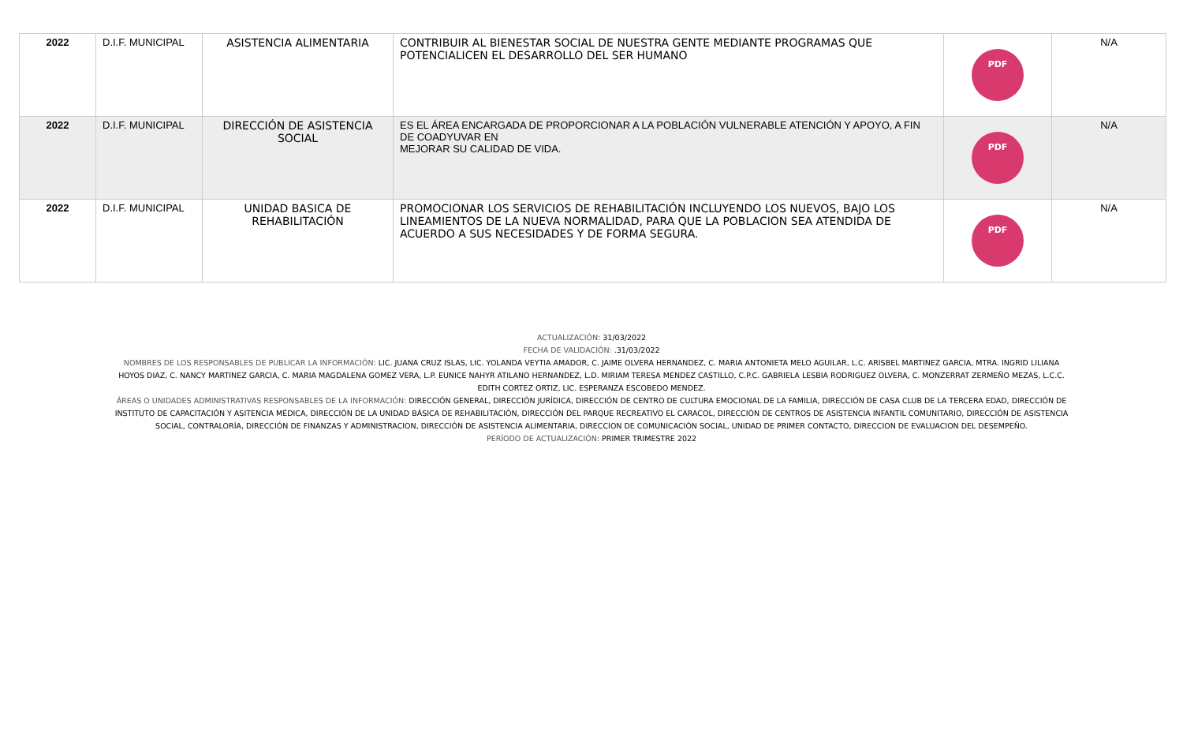| 2022 | D.I.F. MUNICIPAL | ASISTENCIA ALIMENTARIA | CONTRIBUIR AL BIENESTAR SOCIAL DE NUESTRA GENTE MEDIANTE PROGRAMAS QUE POTENCIALICEN EL DESARROLLO DEL SER HUMANO | PDF | N/A |
| 2022 | D.I.F. MUNICIPAL | DIRECCIÓN DE ASISTENCIA SOCIAL | ES EL ÁREA ENCARGADA DE PROPORCIONAR A LA POBLACIÓN VULNERABLE ATENCIÓN Y APOYO, A FIN DE COADYUVAR EN MEJORAR SU CALIDAD DE VIDA. | PDF | N/A |
| 2022 | D.I.F. MUNICIPAL | UNIDAD BASICA DE REHABILITACIÓN | PROMOCIONAR LOS SERVICIOS DE REHABILITACIÓN INCLUYENDO LOS NUEVOS, BAJO LOS LINEAMIENTOS DE LA NUEVA NORMALIDAD, PARA QUE LA POBLACION SEA ATENDIDA DE ACUERDO A SUS NECESIDADES Y DE FORMA SEGURA. | PDF | N/A |
ACTUALIZACIÓN: 31/03/2022
FECHA DE VALIDACIÓN: .31/03/2022
NOMBRES DE LOS RESPONSABLES DE PUBLICAR LA INFORMACIÓN: LIC. JUANA CRUZ ISLAS, LIC. YOLANDA VEYTIA AMADOR, C. JAIME OLVERA HERNANDEZ, C. MARIA ANTONIETA MELO AGUILAR, L.C. ARISBEL MARTINEZ GARCIA, MTRA. INGRID LILIANA HOYOS DIAZ, C. NANCY MARTINEZ GARCIA, C. MARIA MAGDALENA GOMEZ VERA, L.P. EUNICE NAHYR ATILANO HERNANDEZ, L.D. MIRIAM TERESA MENDEZ CASTILLO, C.P.C. GABRIELA LESBIA RODRIGUEZ OLVERA, C. MONZERRAT ZERMEÑO MEZAS, L.C.C. EDITH CORTEZ ORTIZ, LIC. ESPERANZA ESCOBEDO MENDEZ.
ÁREAS O UNIDADES ADMINISTRATIVAS RESPONSABLES DE LA INFORMACIÓN: DIRECCIÓN GENERAL, DIRECCIÓN JURÍDICA, DIRECCIÓN DE CENTRO DE CULTURA EMOCIONAL DE LA FAMILIA, DIRECCIÓN DE CASA CLUB DE LA TERCERA EDAD, DIRECCIÓN DE INSTITUTO DE CAPACITACIÓN Y ASITENCIA MÉDICA, DIRECCIÓN DE LA UNIDAD BÁSICA DE REHABILITACIÓN, DIRECCIÓN DEL PARQUE RECREATIVO EL CARACOL, DIRECCIÓN DE CENTROS DE ASISTENCIA INFANTIL COMUNITARIO, DIRECCIÓN DE ASISTENCIA SOCIAL, CONTRALORÍA, DIRECCIÓN DE FINANZAS Y ADMINISTRACION, DIRECCIÓN DE ASISTENCIA ALIMENTARIA, DIRECCION DE COMUNICACIÓN SOCIAL, UNIDAD DE PRIMER CONTACTO, DIRECCION DE EVALUACION DEL DESEMPEÑO.
PERÍODO DE ACTUALIZACIÓN: PRIMER TRIMESTRE 2022